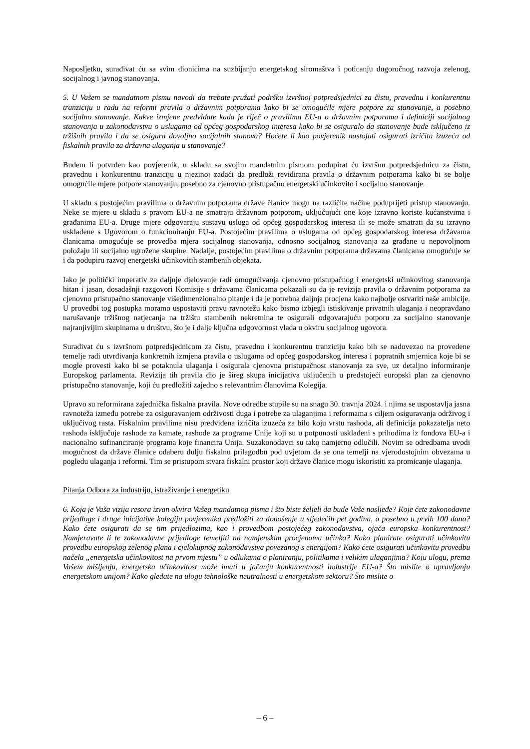Naposljetku, surađivat ću sa svim dionicima na suzbijanju energetskog siromaštva i poticanju dugoročnog razvoja zelenog, socijalnog i javnog stanovanja.
5. U Vašem se mandatnom pismu navodi da trebate pružati podršku izvršnoj potpredsjednici za čistu, pravednu i konkurentnu tranziciju u radu na reformi pravila o državnim potporama kako bi se omogućile mjere potpore za stanovanje, a posebno socijalno stanovanje. Kakve izmjene predviđate kada je riječ o pravilima EU-a o državnim potporama i definiciji socijalnog stanovanja u zakonodavstvu o uslugama od općeg gospodarskog interesa kako bi se osiguralo da stanovanje bude isključeno iz tržišnih pravila i da se osigura dovoljno socijalnih stanova? Hoćete li kao povjerenik nastojati osigurati izričita izuzeća od fiskalnih pravila za državna ulaganja u stanovanje?
Budem li potvrđen kao povjerenik, u skladu sa svojim mandatnim pismom podupirat ću izvršnu potpredsjednicu za čistu, pravednu i konkurentnu tranziciju u njezinoj zadaći da predloži revidirana pravila o državnim potporama kako bi se bolje omogućile mjere potpore stanovanju, posebno za cjenovno pristupačno energetski učinkovito i socijalno stanovanje.
U skladu s postojećim pravilima o državnim potporama države članice mogu na različite načine poduprijeti pristup stanovanju. Neke se mjere u skladu s pravom EU-a ne smatraju državnom potporom, uključujući one koje izravno koriste kućanstvima i građanima EU-a. Druge mjere odgovaraju sustavu usluga od općeg gospodarskog interesa ili se može smatrati da su izravno usklađene s Ugovorom o funkcioniranju EU-a. Postojećim pravilima o uslugama od općeg gospodarskog interesa državama članicama omogućuje se provedba mjera socijalnog stanovanja, odnosno socijalnog stanovanja za građane u nepovoljnom položaju ili socijalno ugrožene skupine. Nadalje, postojećim pravilima o državnim potporama državama članicama omogućuje se i da podupiru razvoj energetski učinkovitih stambenih objekata.
Iako je politički imperativ za daljnje djelovanje radi omogućivanja cjenovno pristupačnog i energetski učinkovitog stanovanja hitan i jasan, dosadašnji razgovori Komisije s državama članicama pokazali su da je revizija pravila o državnim potporama za cjenovno pristupačno stanovanje višedimenzionalno pitanje i da je potrebna daljnja procjena kako najbolje ostvariti naše ambicije. U provedbi tog postupka moramo uspostaviti pravu ravnotežu kako bismo izbjegli istiskivanje privatnih ulaganja i neopravdano narušavanje tržišnog natjecanja na tržištu stambenih nekretnina te osigurali odgovarajuću potporu za socijalno stanovanje najranjivijim skupinama u društvu, što je i dalje ključna odgovornost vlada u okviru socijalnog ugovora.
Surađivat ću s izvršnom potpredsjednicom za čistu, pravednu i konkurentnu tranziciju kako bih se nadovezao na provedene temelje radi utvrđivanja konkretnih izmjena pravila o uslugama od općeg gospodarskog interesa i popratnih smjernica koje bi se mogle provesti kako bi se potaknula ulaganja i osigurala cjenovna pristupačnost stanovanja za sve, uz detaljno informiranje Europskog parlamenta. Revizija tih pravila dio je šireg skupa inicijativa uključenih u predstojeći europski plan za cjenovno pristupačno stanovanje, koji ću predložiti zajedno s relevantnim članovima Kolegija.
Upravo su reformirana zajednička fiskalna pravila. Nove odredbe stupile su na snagu 30. travnja 2024. i njima se uspostavlja jasna ravnoteža između potrebe za osiguravanjem održivosti duga i potrebe za ulaganjima i reformama s ciljem osiguravanja održivog i uključivog rasta. Fiskalnim pravilima nisu predviđena izričita izuzeća za bilo koju vrstu rashoda, ali definicija pokazatelja neto rashoda isključuje rashode za kamate, rashode za programe Unije koji su u potpunosti usklađeni s prihodima iz fondova EU-a i nacionalno sufinanciranje programa koje financira Unija. Suzakonodavci su tako namjerno odlučili. Novim se odredbama uvodi mogućnost da države članice odaberu dulju fiskalnu prilagodbu pod uvjetom da se ona temelji na vjerodostojnim obvezama u pogledu ulaganja i reformi. Tim se pristupom stvara fiskalni prostor koji države članice mogu iskoristiti za promicanje ulaganja.
Pitanja Odbora za industriju, istraživanje i energetiku
6. Koja je Vaša vizija resora izvan okvira Vašeg mandatnog pisma i što biste željeli da bude Vaše nasljeđe? Koje ćete zakonodavne prijedloge i druge inicijative kolegiju povjerenika predložiti za donošenje u sljedećih pet godina, a posebno u prvih 100 dana? Kako ćete osigurati da se tim prijedlozima, kao i provedbom postojećeg zakonodavstva, ojača europska konkurentnost? Namjeravate li te zakonodavne prijedloge temeljiti na namjenskim procjenama učinka? Kako planirate osigurati učinkovitu provedbu europskog zelenog plana i cjelokupnog zakonodavstva povezanog s energijom? Kako ćete osigurati učinkovitu provedbu načela „energetska učinkovitost na prvom mjestu” u odlukama o planiranju, politikama i velikim ulaganjima? Koju ulogu, prema Vašem mišljenju, energetska učinkovitost može imati u jačanju konkurentnosti industrije EU-a? Što mislite o upravljanju energetskom unijom? Kako gledate na ulogu tehnološke neutralnosti u energetskom sektoru? Što mislite o
– 6 –